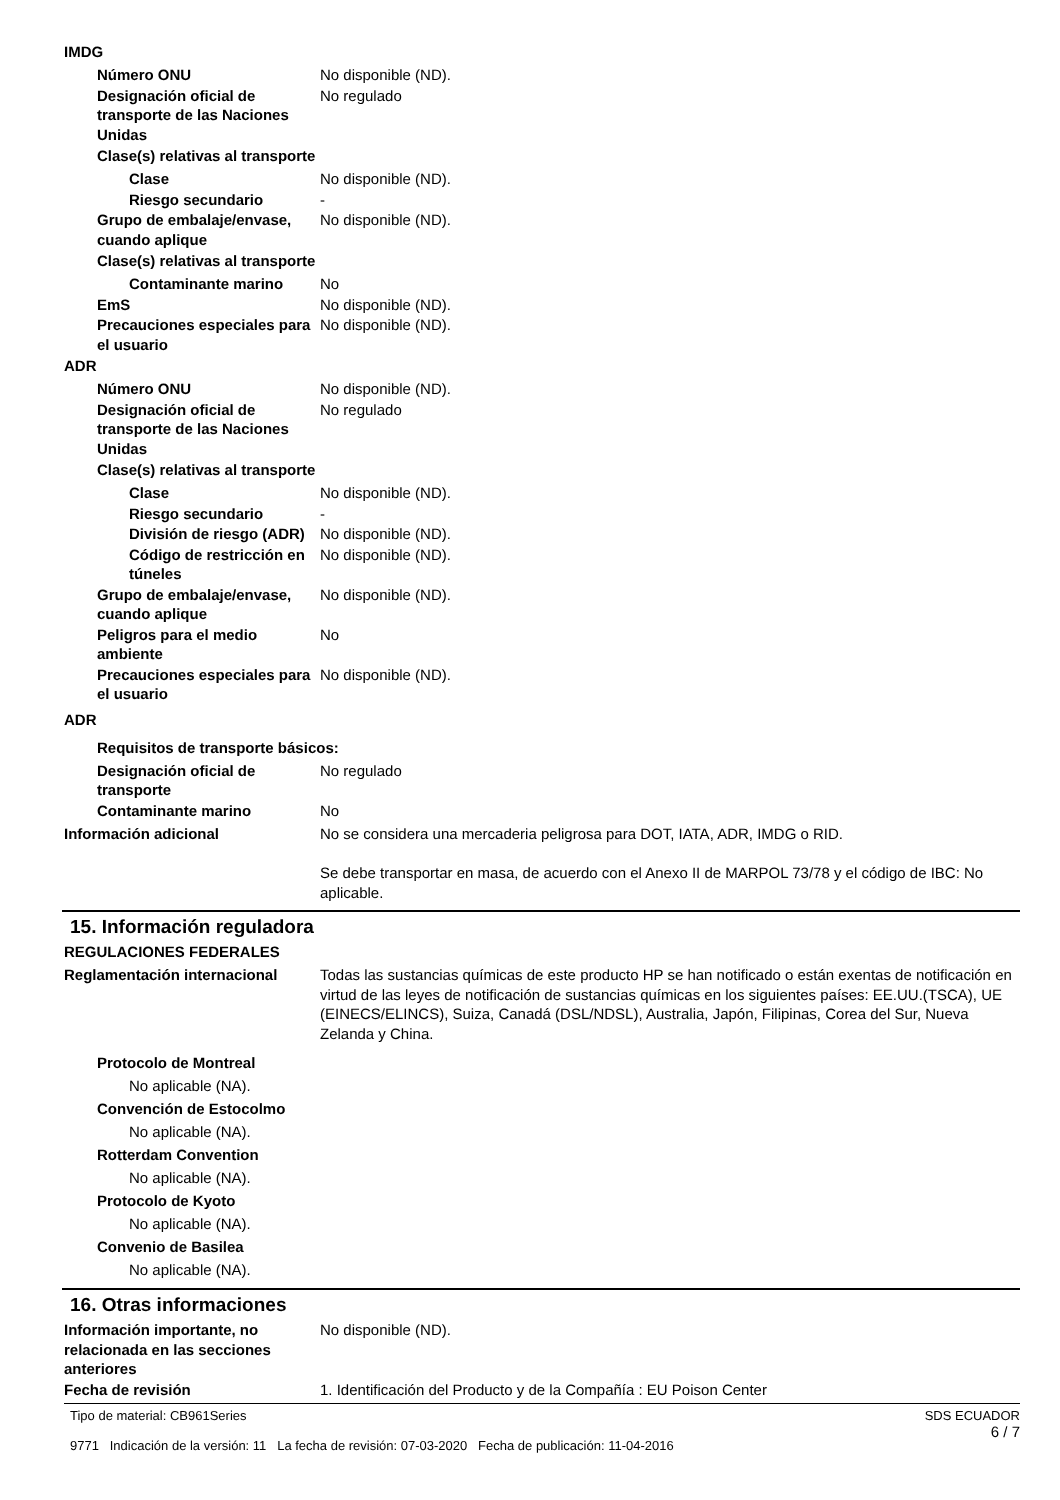IMDG
Número ONU No disponible (ND).
Designación oficial de transporte de las Naciones Unidas
No regulado
Clase(s) relativas al transporte
Clase No disponible (ND).
Riesgo secundario -
Grupo de embalaje/envase, cuando aplique
No disponible (ND).
Clase(s) relativas al transporte
Contaminante marino No
EmS No disponible (ND).
Precauciones especiales para el usuario
No disponible (ND).
ADR
Número ONU No disponible (ND).
Designación oficial de transporte de las Naciones Unidas
No regulado
Clase(s) relativas al transporte
Clase No disponible (ND).
Riesgo secundario -
División de riesgo (ADR)
No disponible (ND).
Código de restricción en túneles
No disponible (ND).
Grupo de embalaje/envase, cuando aplique
No disponible (ND).
Peligros para el medio ambiente
No
Precauciones especiales para el usuario
No disponible (ND).
ADR
Requisitos de transporte básicos:
Designación oficial de transporte
No regulado
Contaminante marino No
Información adicional No se considera una mercaderia peligrosa para DOT, IATA, ADR, IMDG o RID.
Se debe transportar en masa, de acuerdo con el Anexo II de MARPOL 73/78 y el código de IBC: No aplicable.
15. Información reguladora
REGULACIONES FEDERALES
Reglamentación internacional Todas las sustancias químicas de este producto HP se han notificado o están exentas de notificación en virtud de las leyes de notificación de sustancias químicas en los siguientes países: EE.UU.(TSCA), UE (EINECS/ELINCS), Suiza, Canadá (DSL/NDSL), Australia, Japón, Filipinas, Corea del Sur, Nueva Zelanda y China.
Protocolo de Montreal
No aplicable (NA).
Convención de Estocolmo
No aplicable (NA).
Rotterdam Convention
No aplicable (NA).
Protocolo de Kyoto
No aplicable (NA).
Convenio de Basilea
No aplicable (NA).
16. Otras informaciones
Información importante, no relacionada en las secciones anteriores
No disponible (ND).
Fecha de revisión 1. Identificación del Producto y de la Compañía : EU Poison Center
Tipo de material: CB961Series
9771 Indicación de la versión: 11 La fecha de revisión: 07-03-2020 Fecha de publicación: 11-04-2016
SDS ECUADOR
6 / 7